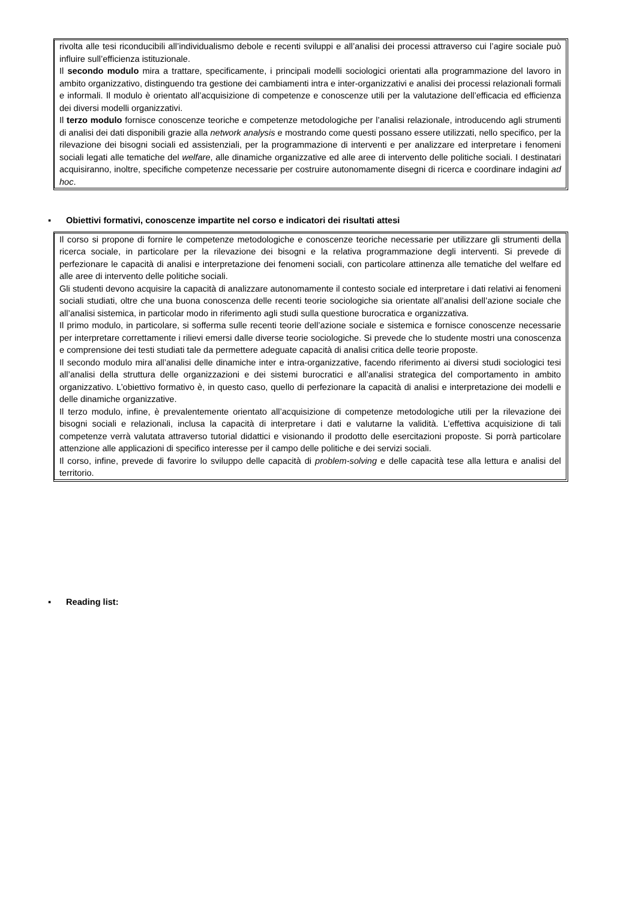rivolta alle tesi riconducibili all’individualismo debole e recenti sviluppi e all’analisi dei processi attraverso cui l’agire sociale può influire sull’efficienza istituzionale.
Il secondo modulo mira a trattare, specificamente, i principali modelli sociologici orientati alla programmazione del lavoro in ambito organizzativo, distinguendo tra gestione dei cambiamenti intra e inter-organizzativi e analisi dei processi relazionali formali e informali. Il modulo è orientato all’acquisizione di competenze e conoscenze utili per la valutazione dell’efficacia ed efficienza dei diversi modelli organizzativi.
Il terzo modulo fornisce conoscenze teoriche e competenze metodologiche per l’analisi relazionale, introducendo agli strumenti di analisi dei dati disponibili grazie alla network analysis e mostrando come questi possano essere utilizzati, nello specifico, per la rilevazione dei bisogni sociali ed assistenziali, per la programmazione di interventi e per analizzare ed interpretare i fenomeni sociali legati alle tematiche del welfare, alle dinamiche organizzative ed alle aree di intervento delle politiche sociali. I destinatari acquisiranno, inoltre, specifiche competenze necessarie per costruire autonomamente disegni di ricerca e coordinare indagini ad hoc.
▪ Obiettivi formativi, conoscenze impartite nel corso e indicatori dei risultati attesi
Il corso si propone di fornire le competenze metodologiche e conoscenze teoriche necessarie per utilizzare gli strumenti della ricerca sociale, in particolare per la rilevazione dei bisogni e la relativa programmazione degli interventi. Si prevede di perfezionare le capacità di analisi e interpretazione dei fenomeni sociali, con particolare attinenza alle tematiche del welfare ed alle aree di intervento delle politiche sociali.
Gli studenti devono acquisire la capacità di analizzare autonomamente il contesto sociale ed interpretare i dati relativi ai fenomeni sociali studiati, oltre che una buona conoscenza delle recenti teorie sociologiche sia orientate all’analisi dell’azione sociale che all’analisi sistemica, in particolar modo in riferimento agli studi sulla questione burocratica e organizzativa.
Il primo modulo, in particolare, si sofferma sulle recenti teorie dell’azione sociale e sistemica e fornisce conoscenze necessarie per interpretare correttamente i rilievi emersi dalle diverse teorie sociologiche. Si prevede che lo studente mostri una conoscenza e comprensione dei testi studiati tale da permettere adeguate capacità di analisi critica delle teorie proposte.
Il secondo modulo mira all’analisi delle dinamiche inter e intra-organizzative, facendo riferimento ai diversi studi sociologici tesi all’analisi della struttura delle organizzazioni e dei sistemi burocratici e all’analisi strategica del comportamento in ambito organizzativo. L’obiettivo formativo è, in questo caso, quello di perfezionare la capacità di analisi e interpretazione dei modelli e delle dinamiche organizzative.
Il terzo modulo, infine, è prevalentemente orientato all’acquisizione di competenze metodologiche utili per la rilevazione dei bisogni sociali e relazionali, inclusa la capacità di interpretare i dati e valutarne la validità. L’effettiva acquisizione di tali competenze verrà valutata attraverso tutorial didattici e visionando il prodotto delle esercitazioni proposte. Si porrà particolare attenzione alle applicazioni di specifico interesse per il campo delle politiche e dei servizi sociali.
Il corso, infine, prevede di favorire lo sviluppo delle capacità di problem-solving e delle capacità tese alla lettura e analisi del territorio.
▪ Reading list: